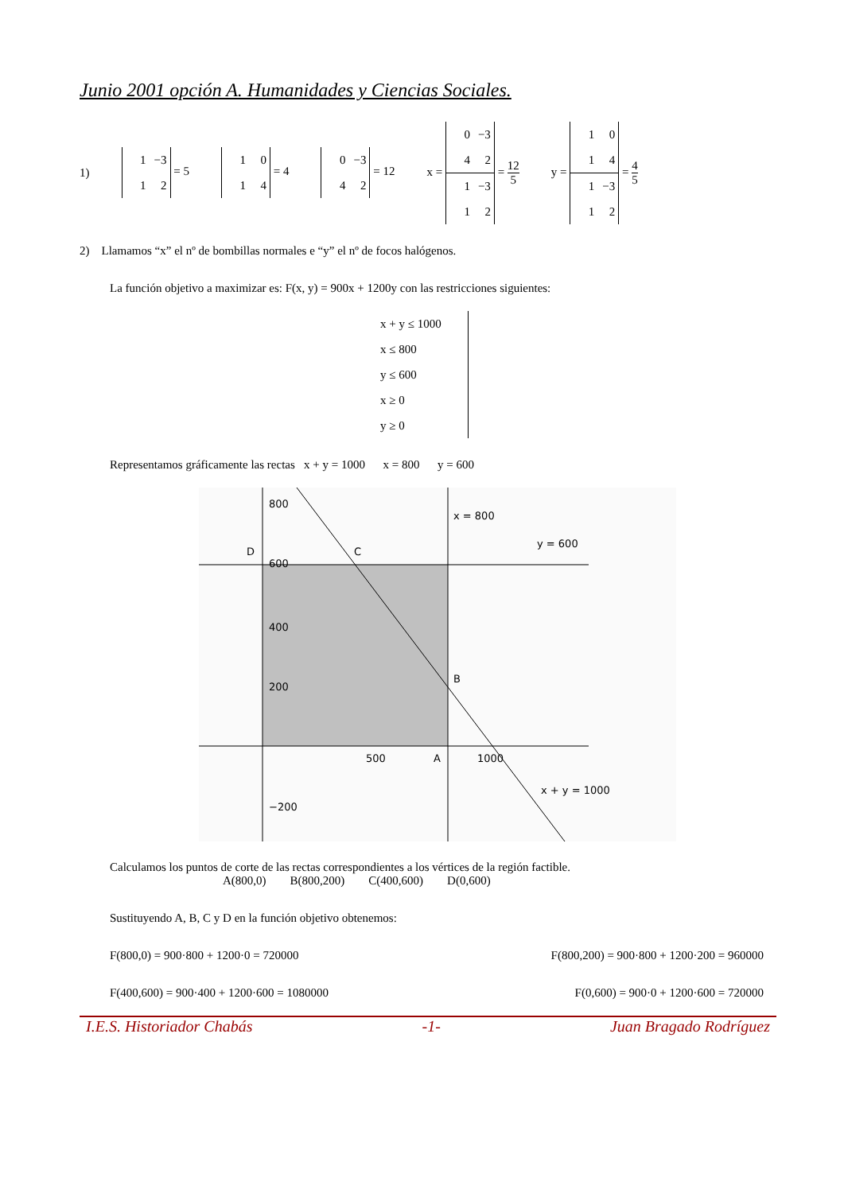Junio 2001 opción A. Humanidades y Ciencias Sociales.
1) 1 −3
1 2 = 5 1 0
1 4 = 4 0 −3
4 2 = 12 x =
0 −3
4 2
1 −3
1 2
=
12
5
y =
1 0
1 4
1 −3
1 2
=
4
5
2) Llamamos “x” el nº de bombillas normales e “y” el nº de focos halógenos.
La función objetivo a maximizar es: F(x, y) = 900x + 1200y con las restricciones siguientes:
x + y ≤ 1000
x ≤ 800
y ≤ 600
x ≥ 0
y ≥ 0
Representamos gráficamente las rectas x + y = 1000 x = 800 y = 600
800
600
400
200
−200
500
1000
x = 800
y = 600
x + y = 1000
D
C
B
A
Calculamos los puntos de corte de las rectas correspondientes a los vértices de la región factible.
A(800,0) B(800,200) C(400,600) D(0,600)
Sustituyendo A, B, C y D en la función objetivo obtenemos:
F(800,0) = 900·800 + 1200·0 = 720000 F(800,200) = 900·800 + 1200·200 = 960000
F(400,600) = 900·400 + 1200·600 = 1080000 F(0,600) = 900·0 + 1200·600 = 720000
I.E.S. Historiador Chabás -1- Juan Bragado Rodríguez